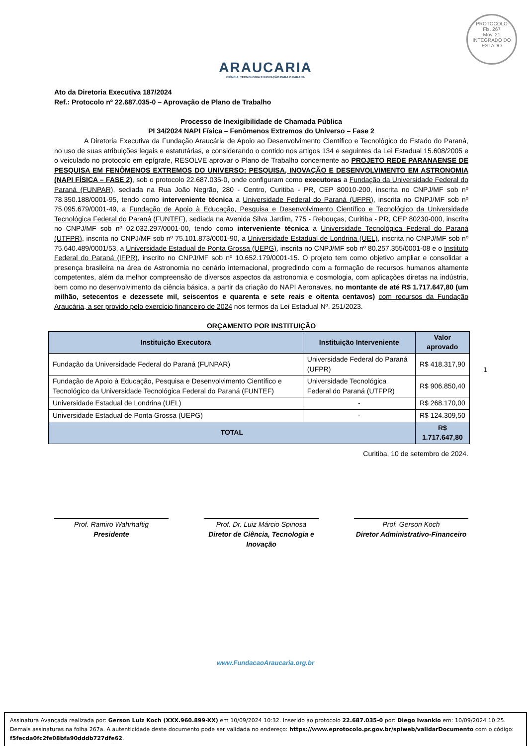PROTOCOLO
Fls. 267
Mov. 21
INTEGRADO DO ESTADO
ARAUCARIA
CIÊNCIA, TECNOLOGIA E INOVAÇÃO PARA O PARANÁ
Ato da Diretoria Executiva 187/2024
Ref.: Protocolo nº 22.687.035-0 – Aprovação de Plano de Trabalho
Processo de Inexigibilidade de Chamada Pública
PI 34/2024 NAPI Física – Fenômenos Extremos do Universo – Fase 2
A Diretoria Executiva da Fundação Araucária de Apoio ao Desenvolvimento Científico e Tecnológico do Estado do Paraná, no uso de suas atribuições legais e estatutárias, e considerando o contido nos artigos 134 e seguintes da Lei Estadual 15.608/2005 e o veiculado no protocolo em epígrafe, RESOLVE aprovar o Plano de Trabalho concernente ao PROJETO REDE PARANAENSE DE PESQUISA EM FENÔMENOS EXTREMOS DO UNIVERSO: PESQUISA, INOVAÇÃO E DESENVOLVIMENTO EM ASTRONOMIA (NAPI FÍSICA – FASE 2), sob o protocolo 22.687.035-0, onde configuram como executoras a Fundação da Universidade Federal do Paraná (FUNPAR), sediada na Rua João Negrão, 280 - Centro, Curitiba - PR, CEP 80010-200, inscrita no CNPJ/MF sob nº 78.350.188/0001-95, tendo como interveniente técnica a Universidade Federal do Paraná (UFPR), inscrita no CNPJ/MF sob nº 75.095.679/0001-49, a Fundação de Apoio à Educação, Pesquisa e Desenvolvimento Científico e Tecnológico da Universidade Tecnológica Federal do Paraná (FUNTEF), sediada na Avenida Silva Jardim, 775 - Rebouças, Curitiba - PR, CEP 80230-000, inscrita no CNPJ/MF sob nº 02.032.297/0001-00, tendo como interveniente técnica a Universidade Tecnológica Federal do Paraná (UTFPR), inscrita no CNPJ/MF sob nº 75.101.873/0001-90, a Universidade Estadual de Londrina (UEL), inscrita no CNPJ/MF sob nº 75.640.489/0001/53, a Universidade Estadual de Ponta Grossa (UEPG), inscrita no CNPJ/MF sob nº 80.257.355/0001-08 e o Instituto Federal do Paraná (IFPR), inscrito no CNPJ/MF sob nº 10.652.179/0001-15. O projeto tem como objetivo ampliar e consolidar a presença brasileira na área de Astronomia no cenário internacional, progredindo com a formação de recursos humanos altamente competentes, além da melhor compreensão de diversos aspectos da astronomia e cosmologia, com aplicações diretas na indústria, bem como no desenvolvimento da ciência básica, a partir da criação do NAPI Aeronaves, no montante de até R$ 1.717.647,80 (um milhão, setecentos e dezessete mil, seiscentos e quarenta e sete reais e oitenta centavos) com recursos da Fundação Araucária, a ser provido pelo exercício financeiro de 2024 nos termos da Lei Estadual Nº. 251/2023.
ORÇAMENTO POR INSTITUIÇÃO
| Instituição Executora | Instituição Interveniente | Valor aprovado |
| --- | --- | --- |
| Fundação da Universidade Federal do Paraná (FUNPAR) | Universidade Federal do Paraná (UFPR) | R$ 418.317,90 |
| Fundação de Apoio à Educação, Pesquisa e Desenvolvimento Científico e Tecnológico da Universidade Tecnológica Federal do Paraná (FUNTEF) | Universidade Tecnológica Federal do Paraná (UTFPR) | R$ 906.850,40 |
| Universidade Estadual de Londrina (UEL) | - | R$ 268.170,00 |
| Universidade Estadual de Ponta Grossa (UEPG) | - | R$ 124.309,50 |
| TOTAL | | R$ 1.717.647,80 |
Curitiba, 10 de setembro de 2024.
Prof. Ramiro Wahrhaftig
Presidente
Prof. Dr. Luiz Márcio Spinosa
Diretor de Ciência, Tecnologia e Inovação
Prof. Gerson Koch
Diretor Administrativo-Financeiro
1
www.FundacaoAraucaria.org.br
Assinatura Avançada realizada por: Gerson Luiz Koch (XXX.960.899-XX) em 10/09/2024 10:32. Inserido ao protocolo 22.687.035-0 por: Diego Iwankio em: 10/09/2024 10:25. Demais assinaturas na folha 267a. A autenticidade deste documento pode ser validada no endereço: https://www.eprotocolo.pr.gov.br/spiweb/validarDocumento com o código: f5fecda0fc2fe08bfa90dddb727dfe62.